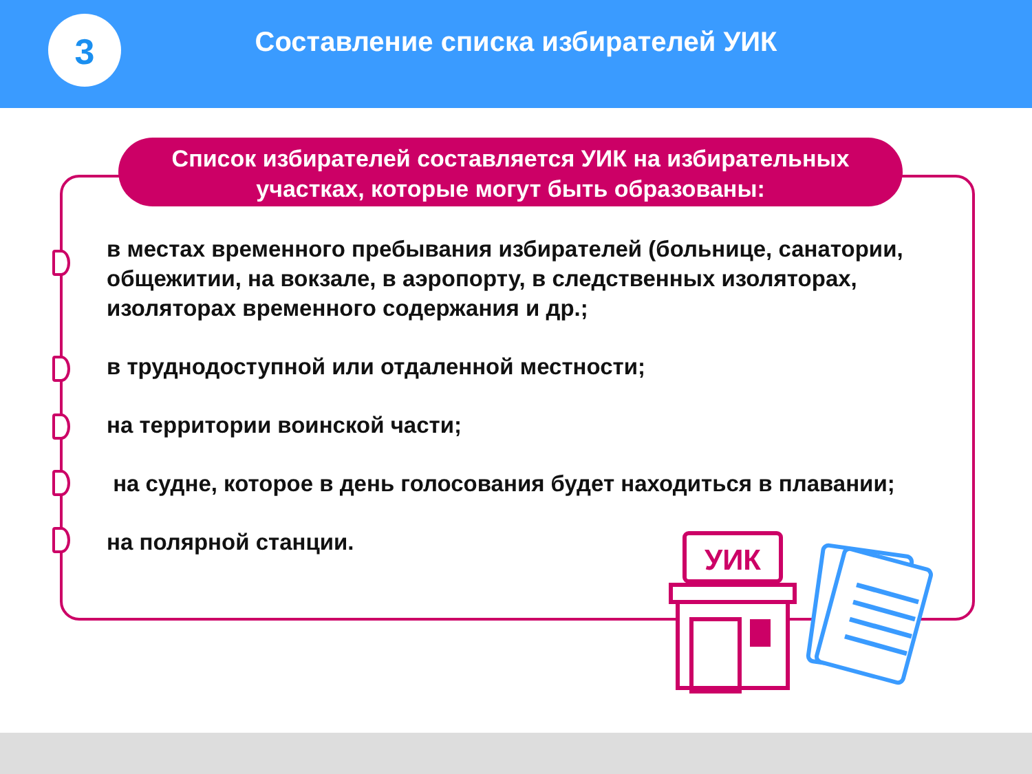3
Составление списка избирателей УИК
Список избирателей составляется УИК на избирательных
участках, которые могут быть образованы:
в местах временного пребывания избирателей (больнице, санатории, общежитии, на вокзале, в аэропорту, в следственных изоляторах, изоляторах временного содержания и др.;
в труднодоступной или отдаленной местности;
на территории воинской части;
на судне, которое в день голосования будет находиться в плавании;
на полярной станции.
УИК